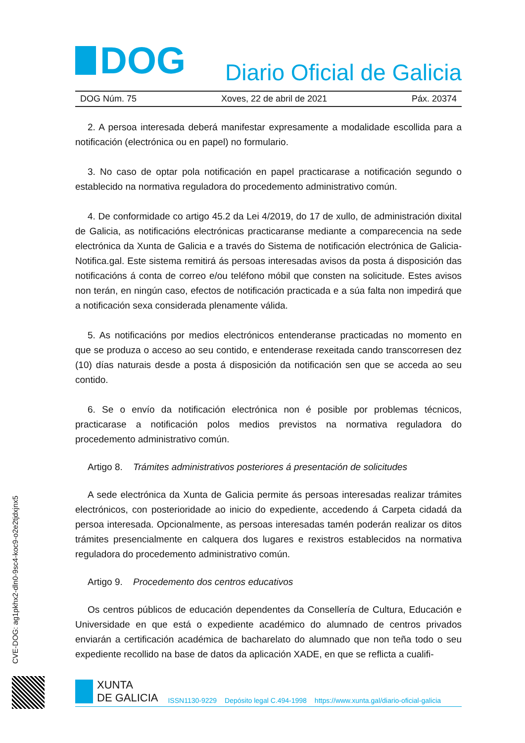DOG
Diario Oficial de Galicia
DOG Núm. 75 Xoves, 22 de abril de 2021 Páx. 20374
2. A persoa interesada deberá manifestar expresamente a modalidade escollida para a notificación (electrónica ou en papel) no formulario.
3. No caso de optar pola notificación en papel practicarase a notificación segundo o establecido na normativa reguladora do procedemento administrativo común.
4. De conformidade co artigo 45.2 da Lei 4/2019, do 17 de xullo, de administración dixital de Galicia, as notificacións electrónicas practicaranse mediante a comparecencia na sede electrónica da Xunta de Galicia e a través do Sistema de notificación electrónica de Galicia-Notifica.gal. Este sistema remitirá ás persoas interesadas avisos da posta á disposición das notificacións á conta de correo e/ou teléfono móbil que consten na solicitude. Estes avisos non terán, en ningún caso, efectos de notificación practicada e a súa falta non impedirá que a notificación sexa considerada plenamente válida.
5. As notificacións por medios electrónicos entenderanse practicadas no momento en que se produza o acceso ao seu contido, e entenderase rexeitada cando transcorresen dez (10) días naturais desde a posta á disposición da notificación sen que se acceda ao seu contido.
6. Se o envío da notificación electrónica non é posible por problemas técnicos, practicarase a notificación polos medios previstos na normativa reguladora do procedemento administrativo común.
Artigo 8. Trámites administrativos posteriores á presentación de solicitudes
A sede electrónica da Xunta de Galicia permite ás persoas interesadas realizar trámites electrónicos, con posterioridade ao inicio do expediente, accedendo á Carpeta cidadá da persoa interesada. Opcionalmente, as persoas interesadas tamén poderán realizar os ditos trámites presencialmente en calquera dos lugares e rexistros establecidos na normativa reguladora do procedemento administrativo común.
Artigo 9. Procedemento dos centros educativos
Os centros públicos de educación dependentes da Consellería de Cultura, Educación e Universidade en que está o expediente académico do alumnado de centros privados enviarán a certificación académica de bacharelato do alumnado que non teña todo o seu expediente recollido na base de datos da aplicación XADE, en que se reflicta a cualifi-
CVE-DOG: ag1pkhx2-dln0-9sc4-koc9-o2e2tjdxjnx5
XUNTA
DE GALICIA
ISSN1130-9229 Depósito legal C.494-1998 https://www.xunta.gal/diario-oficial-galicia